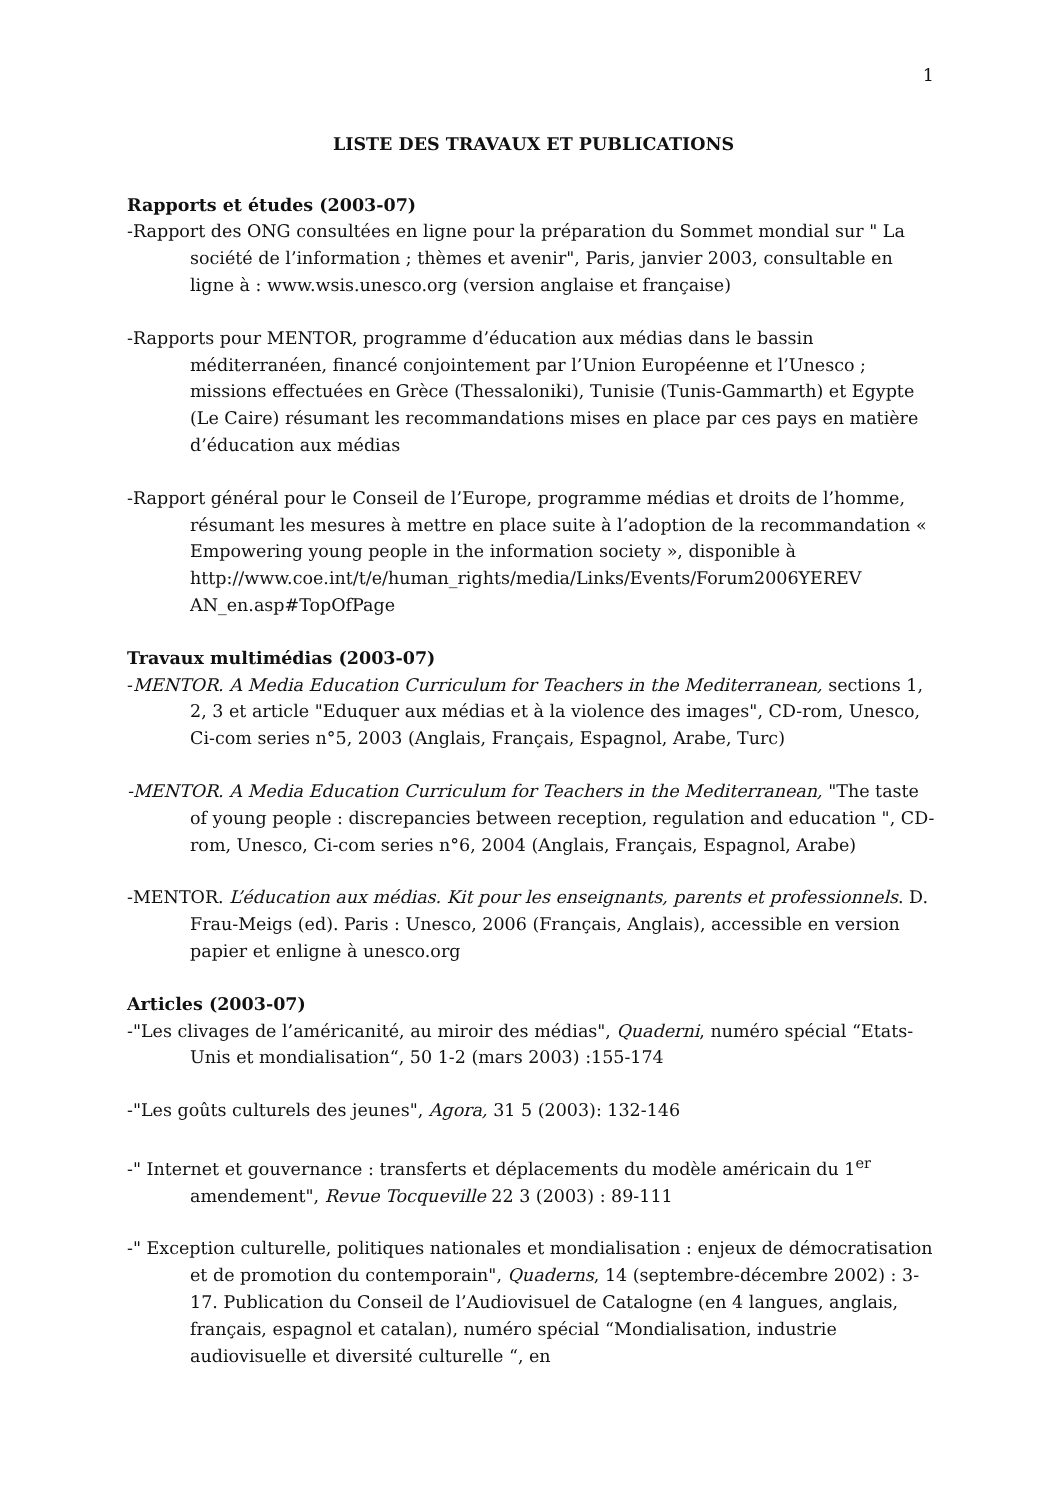1
LISTE DES TRAVAUX ET PUBLICATIONS
Rapports et études (2003-07)
-Rapport des ONG consultées en ligne pour la préparation du Sommet mondial sur " La société de l’information ; thèmes et avenir", Paris, janvier 2003, consultable en ligne à : www.wsis.unesco.org (version anglaise et française)
-Rapports pour MENTOR, programme d’éducation aux médias dans le bassin méditerranéen, financé conjointement par l’Union Européenne et l’Unesco ; missions effectuées en Grèce (Thessaloniki), Tunisie (Tunis-Gammarth) et Egypte (Le Caire) résumant les recommandations mises en place par ces pays en matière d’éducation aux médias
-Rapport général pour le Conseil de l’Europe, programme médias et droits de l’homme, résumant les mesures à mettre en place suite à l’adoption de la recommandation « Empowering young people in the information society », disponible à http://www.coe.int/t/e/human_rights/media/Links/Events/Forum2006YEREV AN_en.asp#TopOfPage
Travaux multimédias (2003-07)
-MENTOR. A Media Education Curriculum for Teachers in the Mediterranean, sections 1, 2, 3 et article "Eduquer aux médias et à la violence des images", CD-rom, Unesco, Ci-com series n°5, 2003 (Anglais, Français, Espagnol, Arabe, Turc)
-MENTOR. A Media Education Curriculum for Teachers in the Mediterranean, "The taste of young people : discrepancies between reception, regulation and education ", CD-rom, Unesco, Ci-com series n°6, 2004 (Anglais, Français, Espagnol, Arabe)
-MENTOR. L’éducation aux médias. Kit pour les enseignants, parents et professionnels. D. Frau-Meigs (ed). Paris : Unesco, 2006 (Français, Anglais), accessible en version papier et enligne à unesco.org
Articles (2003-07)
-"Les clivages de l’américanité, au miroir des médias", Quaderni, numéro spécial “Etats-Unis et mondialisation“, 50 1-2 (mars 2003) :155-174
-"Les goûts culturels des jeunes", Agora, 31 5 (2003): 132-146
-" Internet et gouvernance : transferts et déplacements du modèle américain du 1<sup>er</sup> amendement", Revue Tocqueville 22 3 (2003) : 89-111
-" Exception culturelle, politiques nationales et mondialisation : enjeux de démocratisation et de promotion du contemporain", Quaderns, 14 (septembre-décembre 2002) : 3-17. Publication du Conseil de l’Audiovisuel de Catalogne (en 4 langues, anglais, français, espagnol et catalan), numéro spécial “Mondialisation, industrie audiovisuelle et diversité culturelle “, en